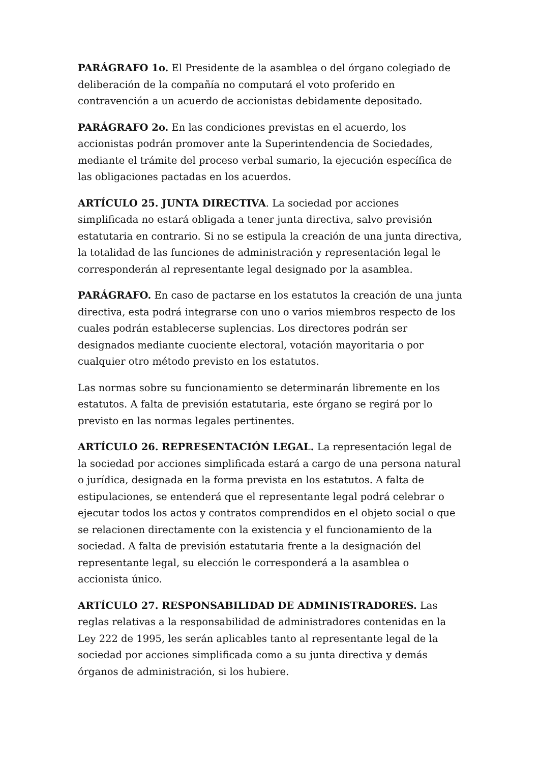PARÁGRAFO 1o. El Presidente de la asamblea o del órgano colegiado de deliberación de la compañía no computará el voto proferido en contravención a un acuerdo de accionistas debidamente depositado.
PARÁGRAFO 2o. En las condiciones previstas en el acuerdo, los accionistas podrán promover ante la Superintendencia de Sociedades, mediante el trámite del proceso verbal sumario, la ejecución específica de las obligaciones pactadas en los acuerdos.
ARTÍCULO 25. JUNTA DIRECTIVA. La sociedad por acciones simplificada no estará obligada a tener junta directiva, salvo previsión estatutaria en contrario. Si no se estipula la creación de una junta directiva, la totalidad de las funciones de administración y representación legal le corresponderán al representante legal designado por la asamblea.
PARÁGRAFO. En caso de pactarse en los estatutos la creación de una junta directiva, esta podrá integrarse con uno o varios miembros respecto de los cuales podrán establecerse suplencias. Los directores podrán ser designados mediante cuociente electoral, votación mayoritaria o por cualquier otro método previsto en los estatutos.
Las normas sobre su funcionamiento se determinarán libremente en los estatutos. A falta de previsión estatutaria, este órgano se regirá por lo previsto en las normas legales pertinentes.
ARTÍCULO 26. REPRESENTACIÓN LEGAL. La representación legal de la sociedad por acciones simplificada estará a cargo de una persona natural o jurídica, designada en la forma prevista en los estatutos. A falta de estipulaciones, se entenderá que el representante legal podrá celebrar o ejecutar todos los actos y contratos comprendidos en el objeto social o que se relacionen directamente con la existencia y el funcionamiento de la sociedad. A falta de previsión estatutaria frente a la designación del representante legal, su elección le corresponderá a la asamblea o accionista único.
ARTÍCULO 27. RESPONSABILIDAD DE ADMINISTRADORES. Las reglas relativas a la responsabilidad de administradores contenidas en la Ley 222 de 1995, les serán aplicables tanto al representante legal de la sociedad por acciones simplificada como a su junta directiva y demás órganos de administración, si los hubiere.